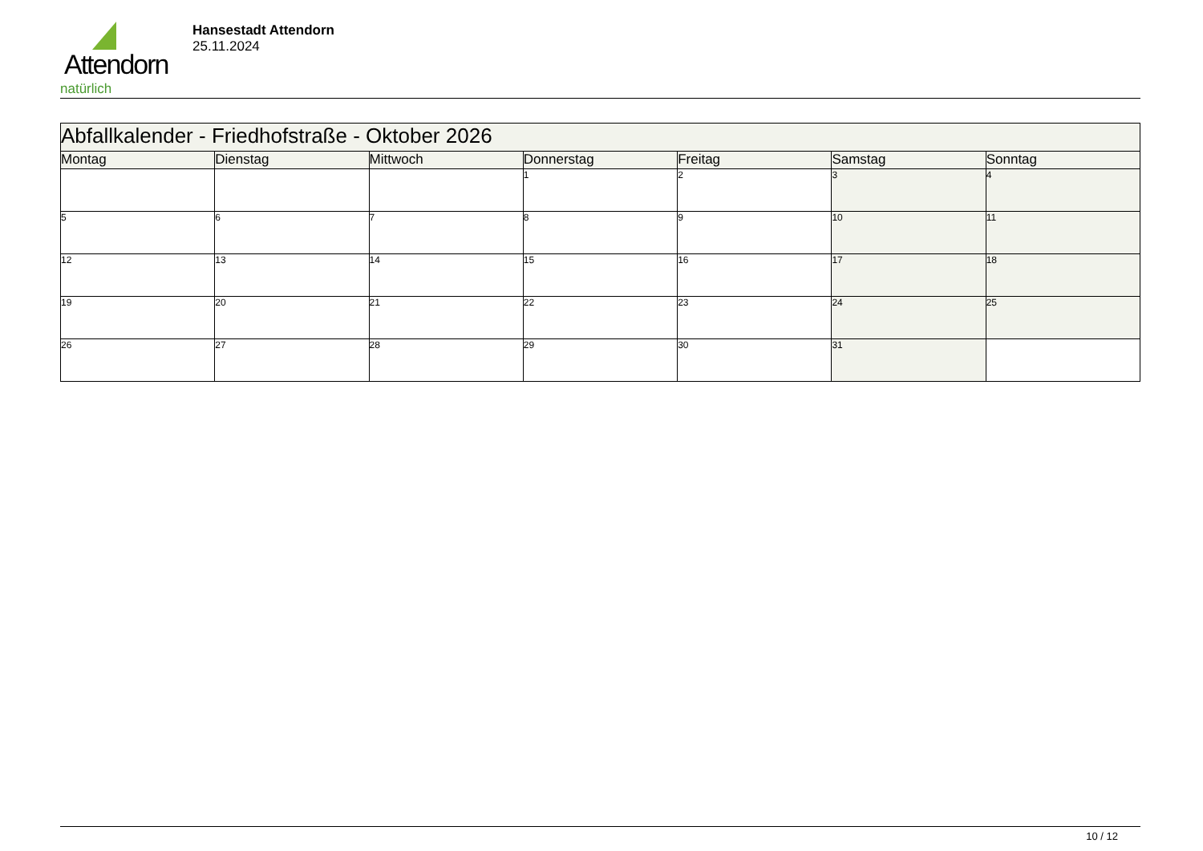Attendorn
natürlich
Hansestadt Attendorn
25.11.2024
| Abfallkalender - Friedhofstraße - Oktober 2026 | | | | | | |
| --- | --- | --- | --- | --- | --- | --- |
| Montag | Dienstag | Mittwoch | Donnerstag | Freitag | Samstag | Sonntag |
| | | | 1 | 2 | 3 | 4 |
| 5 | 6 | 7 | 8 | 9 | 10 | 11 |
| 12 | 13 | 14 | 15 | 16 | 17 | 18 |
| 19 | 20 | 21 | 22 | 23 | 24 | 25 |
| 26 | 27 | 28 | 29 | 30 | 31 | |
10 / 12